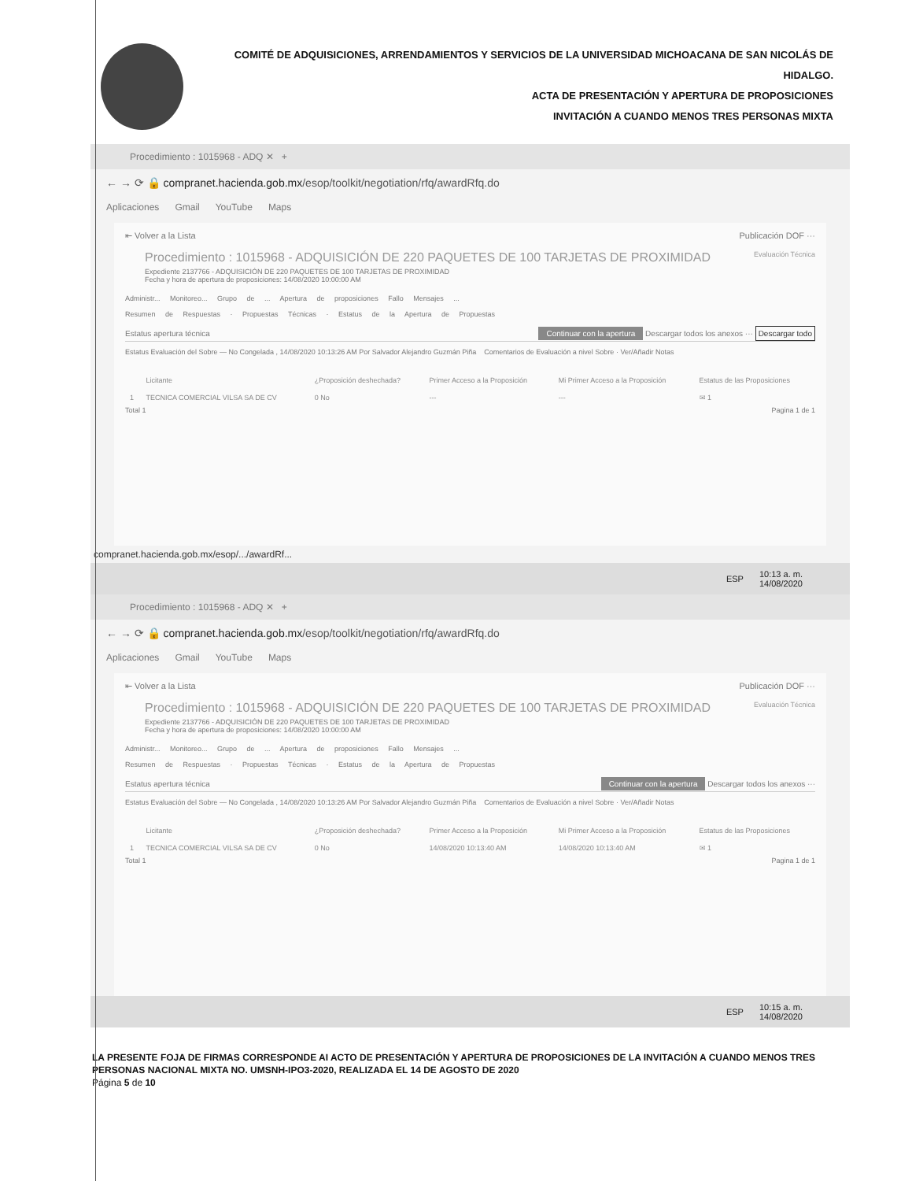COMITÉ DE ADQUISICIONES, ARRENDAMIENTOS Y SERVICIOS DE LA UNIVERSIDAD MICHOACANA DE SAN NICOLÁS DE HIDALGO.
ACTA DE PRESENTACIÓN Y APERTURA DE PROPOSICIONES
INVITACIÓN A CUANDO MENOS TRES PERSONAS MIXTA
Procedimiento : 1015968 - ADQ ✕ +
← → ⟳ 🔒 compranet.hacienda.gob.mx /esop/toolkit/negotiation/rfq/awardRfq.do
Aplicaciones Gmail YouTube Maps
⇤ Volver a la Lista Publicación DOF ···
Procedimiento : 1015968 - ADQUISICIÓN DE 220 PAQUETES DE 100 TARJETAS DE PROXIMIDAD Evaluación Técnica
Expediente 2137766 - ADQUISICIÓN DE 220 PAQUETES DE 100 TARJETAS DE PROXIMIDAD
Fecha y hora de apertura de proposiciones: 14/08/2020 10:00:00 AM
Administr... Monitoreo... Grupo de ... Apertura de proposiciones Fallo Mensajes ...
Resumen de Respuestas · Propuestas Técnicas · Estatus de la Apertura de Propuestas
Estatus apertura técnica Continuar con la apertura Descargar todos los anexos ··· Descargar todo
Estatus Evaluación del Sobre — No Congelada , 14/08/2020 10:13:26 AM Por Salvador Alejandro Guzmán Piña Comentarios de Evaluación a nivel Sobre · Ver/Añadir Notas
| | Licitante | ¿Proposición deshechada? | Primer Acceso a la Proposición | Mi Primer Acceso a la Proposición | Estatus de las Proposiciones |
| --- | --- | --- | --- | --- | --- |
| 1 | TECNICA COMERCIAL VILSA SA DE CV | 0 No | --- | --- | ✉ 1 |
Total 1 Pagina 1 de 1
compranet.hacienda.gob.mx/esop/.../awardRf...
ESP 10:13 a. m.
14/08/2020
Procedimiento : 1015968 - ADQ ✕ +
← → ⟳ 🔒 compranet.hacienda.gob.mx /esop/toolkit/negotiation/rfq/awardRfq.do
Aplicaciones Gmail YouTube Maps
⇤ Volver a la Lista Publicación DOF ···
Procedimiento : 1015968 - ADQUISICIÓN DE 220 PAQUETES DE 100 TARJETAS DE PROXIMIDAD Evaluación Técnica
Expediente 2137766 - ADQUISICIÓN DE 220 PAQUETES DE 100 TARJETAS DE PROXIMIDAD
Fecha y hora de apertura de proposiciones: 14/08/2020 10:00:00 AM
Administr... Monitoreo... Grupo de ... Apertura de proposiciones Fallo Mensajes ...
Resumen de Respuestas · Propuestas Técnicas · Estatus de la Apertura de Propuestas
Estatus apertura técnica Continuar con la apertura Descargar todos los anexos ···
Estatus Evaluación del Sobre — No Congelada , 14/08/2020 10:13:26 AM Por Salvador Alejandro Guzmán Piña Comentarios de Evaluación a nivel Sobre · Ver/Añadir Notas
| | Licitante | ¿Proposición deshechada? | Primer Acceso a la Proposición | Mi Primer Acceso a la Proposición | Estatus de las Proposiciones |
| --- | --- | --- | --- | --- | --- |
| 1 | TECNICA COMERCIAL VILSA SA DE CV | 0 No | 14/08/2020 10:13:40 AM | 14/08/2020 10:13:40 AM | ✉ 1 |
Total 1 Pagina 1 de 1
ESP 10:15 a. m.
14/08/2020
LA PRESENTE FOJA DE FIRMAS CORRESPONDE AI ACTO DE PRESENTACIÓN Y APERTURA DE PROPOSICIONES DE LA INVITACIÓN A CUANDO MENOS TRES PERSONAS NACIONAL MIXTA NO. UMSNH-IPO3-2020, REALIZADA EL 14 DE AGOSTO DE 2020
Página 5 de 10